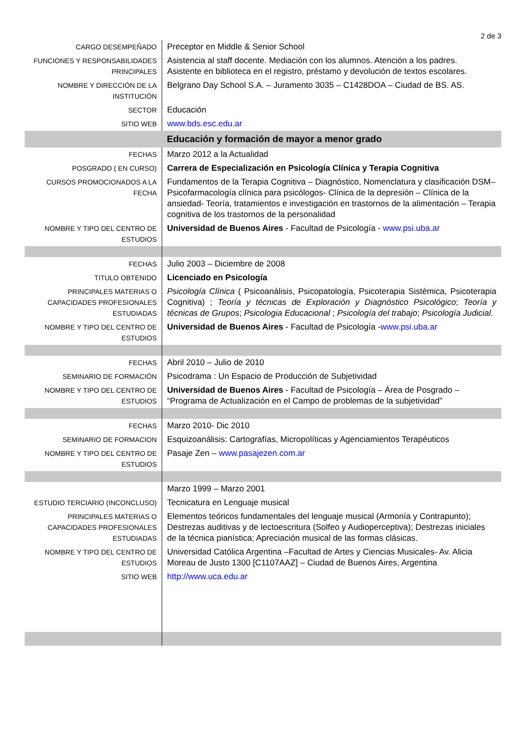2 de 3
| CARGO DESEMPEÑADO | Preceptor en Middle & Senior School |
| FUNCIONES Y RESPONSABILIDADES PRINCIPALES | Asistencia al staff docente. Mediación con los alumnos. Atención a los padres. Asistente en biblioteca en el registro, préstamo y devolución de textos escolares. |
| NOMBRE Y DIRECCIÓN DE LA INSTITUCIÓN | Belgrano Day School S.A. – Juramento 3035 – C1428DOA – Ciudad de BS. AS. |
| SECTOR | Educación |
| SITIO WEB | www.bds.esc.edu.ar |
| | Educación y formación de mayor a menor grado |
| FECHAS | Marzo 2012 a la Actualidad |
| POSGRADO ( EN CURSO) | Carrera de Especialización en Psicología Clínica y Terapia Cognitiva |
| CURSOS PROMOCIONADOS A LA FECHA | Fundamentos de la Terapia Cognitiva – Diagnóstico, Nomenclatura y clasificación DSM– Psicofarmacología clínica para psicólogos- Clínica de la depresión – Clínica de la ansiedad- Teoría, tratamientos e investigación en trastornos de la alimentación – Terapia cognitiva de los trastornos de la personalidad |
| NOMBRE Y TIPO DEL CENTRO DE ESTUDIOS | Universidad de Buenos Aires - Facultad de Psicología - www.psi.uba.ar |
| FECHAS | Julio 2003 – Diciembre de 2008 |
| TITULO OBTENIDO | Licenciado en Psicología |
| PRINCIPALES MATERIAS O CAPACIDADES PROFESIONALES ESTUDIADAS | Psicología Clínica ( Psicoanálisis, Psicopatología, Psicoterapia Sistémica, Psicoterapia Cognitiva) ; Teoría y técnicas de Exploración y Diagnóstico Psicológico ; Teoría y técnicas de Grupos ; Psicologia Educacional ; Psicología del trabajo ; Psicología Judicial . |
| NOMBRE Y TIPO DEL CENTRO DE ESTUDIOS | Universidad de Buenos Aires - Facultad de Psicología - www.psi.uba.ar |
| FECHAS | Abril 2010 – Julio de 2010 |
| SEMINARIO DE FORMACIÓN | Psicodrama : Un Espacio de Producción de Subjetividad |
| NOMBRE Y TIPO DEL CENTRO DE ESTUDIOS | Universidad de Buenos Aires - Facultad de Psicología – Área de Posgrado – “Programa de Actualización en el Campo de problemas de la subjetividad” |
| FECHAS | Marzo 2010- Dic 2010 |
| SEMINARIO DE FORMACION | Esquizoanálisis: Cartografías, Micropolíticas y Agenciamientos Terapéuticos |
| NOMBRE Y TIPO DEL CENTRO DE ESTUDIOS | Pasaje Zen – www.pasajezen.com.ar |
| | Marzo 1999 – Marzo 2001 |
| ESTUDIO TERCIARIO (INCONCLUSO) | Tecnicatura en Lenguaje musical |
| PRINCIPALES MATERIAS O CAPACIDADES PROFESIONALES ESTUDIADAS | Elementos teóricos fundamentales del lenguaje musical (Armonía y Contrapunto); Destrezas auditivas y de lectoescritura (Solfeo y Audioperceptiva); Destrezas iniciales de la técnica pianística; Apreciación musical de las formas clásicas. |
| NOMBRE Y TIPO DEL CENTRO DE ESTUDIOS | Universidad Católica Argentina –Facultad de Artes y Ciencias Musicales- Av. Alicia Moreau de Justo 1300 [C1107AAZ] – Ciudad de Buenos Aires, Argentina |
| SITIO WEB | http://www.uca.edu.ar |